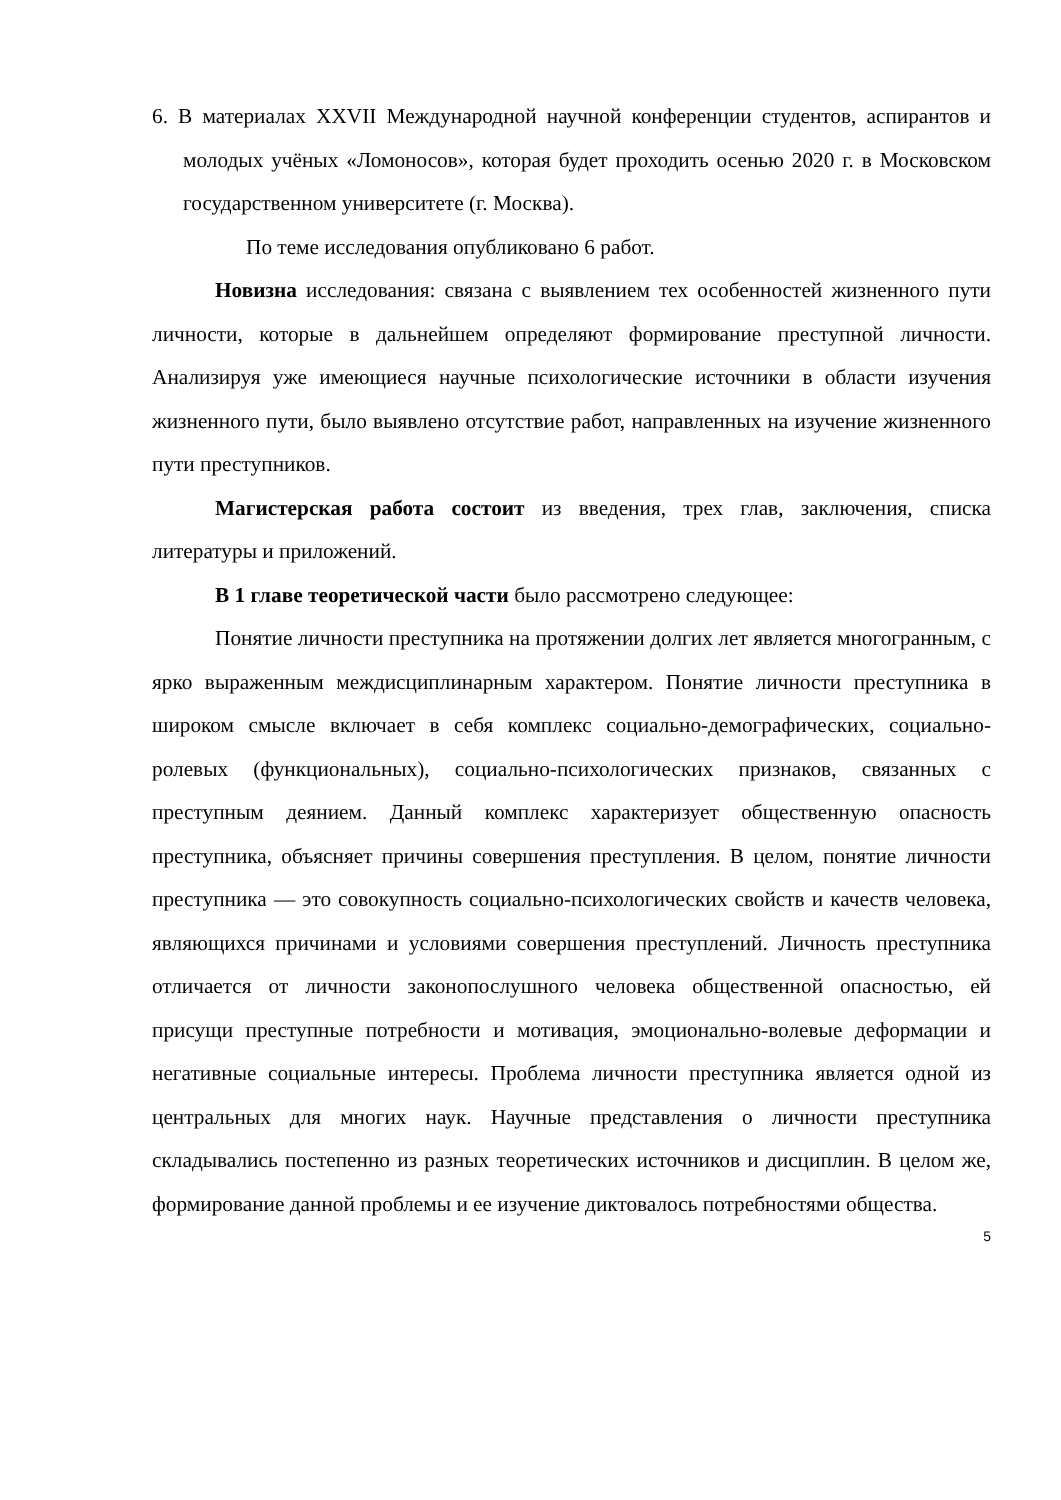6. В материалах XXVII Международной научной конференции студентов, аспирантов и молодых учёных «Ломоносов», которая будет проходить осенью 2020 г. в Московском государственном университете (г. Москва).
По теме исследования опубликовано 6 работ.
Новизна исследования: связана с выявлением тех особенностей жизненного пути личности, которые в дальнейшем определяют формирование преступной личности. Анализируя уже имеющиеся научные психологические источники в области изучения жизненного пути, было выявлено отсутствие работ, направленных на изучение жизненного пути преступников.
Магистерская работа состоит из введения, трех глав, заключения, списка литературы и приложений.
В 1 главе теоретической части было рассмотрено следующее:
Понятие личности преступника на протяжении долгих лет является многогранным, с ярко выраженным междисциплинарным характером. Понятие личности преступника в широком смысле включает в себя комплекс социально-демографических, социально-ролевых (функциональных), социально-психологических признаков, связанных с преступным деянием. Данный комплекс характеризует общественную опасность преступника, объясняет причины совершения преступления. В целом, понятие личности преступника — это совокупность социально-психологических свойств и качеств человека, являющихся причинами и условиями совершения преступлений. Личность преступника отличается от личности законопослушного человека общественной опасностью, ей присущи преступные потребности и мотивация, эмоционально-волевые деформации и негативные социальные интересы. Проблема личности преступника является одной из центральных для многих наук. Научные представления о личности преступника складывались постепенно из разных теоретических источников и дисциплин. В целом же, формирование данной проблемы и ее изучение диктовалось потребностями общества.
5